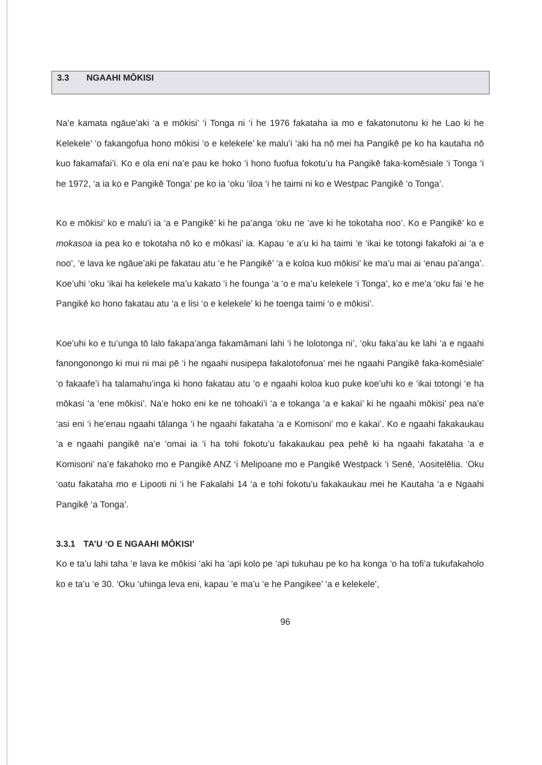3.3 NGAAHI MŌKISI
Na’e kamata ngāue’aki ‘a e mōkisi’ ‘i Tonga ni ‘i he 1976 fakataha ia mo e fakatonutonu ki he Lao ki he Kelekele’ ‘o fakangofua hono mōkisi ‘o e kelekele’ ke malu’i ‘aki ha nō mei ha Pangikē pe ko ha kautaha nō kuo fakamafai’i. Ko e ola eni na’e pau ke hoko ‘i hono fuofua fokotu’u ha Pangikē faka-komēsiale ‘i Tonga ‘i he 1972, ‘a ia ko e Pangikē Tonga’ pe ko ia ‘oku ‘iloa ‘i he taimi ni ko e Westpac Pangikē ‘o Tonga’.
Ko e mōkisi’ ko e malu’i ia ‘a e Pangikē’ ki he pa’anga ‘oku ne ‘ave ki he tokotaha noo’. Ko e Pangikē’ ko e mokasoa ia pea ko e tokotaha nō ko e mōkasi’ ia. Kapau ‘e a’u ki ha taimi ‘e ‘ikai ke totongi fakafoki ai ‘a e noo’, ‘e lava ke ngāue’aki pe fakatau atu ‘e he Pangikē’ ‘a e koloa kuo mōkisi’ ke ma’u mai ai ‘enau pa’anga’. Koe’uhi ‘oku ‘ikai ha kelekele ma’u kakato ‘i he founga ‘a ‘o e ma’u kelekele ‘i Tonga’, ko e me’a ‘oku fai ‘e he Pangikē ko hono fakatau atu ‘a e lisi ‘o e kelekele’ ki he toenga taimi ‘o e mōkisi’.
Koe’uhi ko e tu’unga tō lalo fakapa’anga fakamāmani lahi ‘i he lolotonga ni’, ‘oku faka’au ke lahi ‘a e ngaahi fanongonongo ki mui ni mai pē ‘i he ngaahi nusipepa fakalotofonua’ mei he ngaahi Pangikē faka-komēsiale’ ‘o fakaafe’i ha talamahu’inga ki hono fakatau atu ‘o e ngaahi koloa kuo puke koe’uhi ko e ‘ikai totongi ‘e ha mōkasi ‘a ‘ene mōkisi’. Na’e hoko eni ke ne tohoaki’i ‘a e tokanga ‘a e kakai’ ki he ngaahi mōkisi’ pea na’e ‘asi eni ‘i he’enau ngaahi tālanga ‘i he ngaahi fakataha ‘a e Komisoni’ mo e kakai’. Ko e ngaahi fakakaukau ‘a e ngaahi pangikē na’e ‘omai ia ‘i ha tohi fokotu’u fakakaukau pea pehē ki ha ngaahi fakataha ‘a e Komisoni’ na’e fakahoko mo e Pangikē ANZ ‘i Melipoane mo e Pangikē Westpack ‘i Senē, ‘Aositelēlia. ‘Oku ‘oatu fakataha mo e Lipooti ni ‘i he Fakalahi 14 ‘a e tohi fokotu’u fakakaukau mei he Kautaha ‘a e Ngaahi Pangikē ‘a Tonga’.
3.3.1 TA’U ‘O E NGAAHI MŌKISI’
Ko e ta’u lahi taha ‘e lava ke mōkisi ‘aki ha ‘api kolo pe ‘api tukuhau pe ko ha konga ‘o ha tofi’a tukufakaholo ko e ta’u ‘e 30. ‘Oku ‘uhinga leva eni, kapau ‘e ma’u ‘e he Pangikee’ ‘a e kelekele’,
96